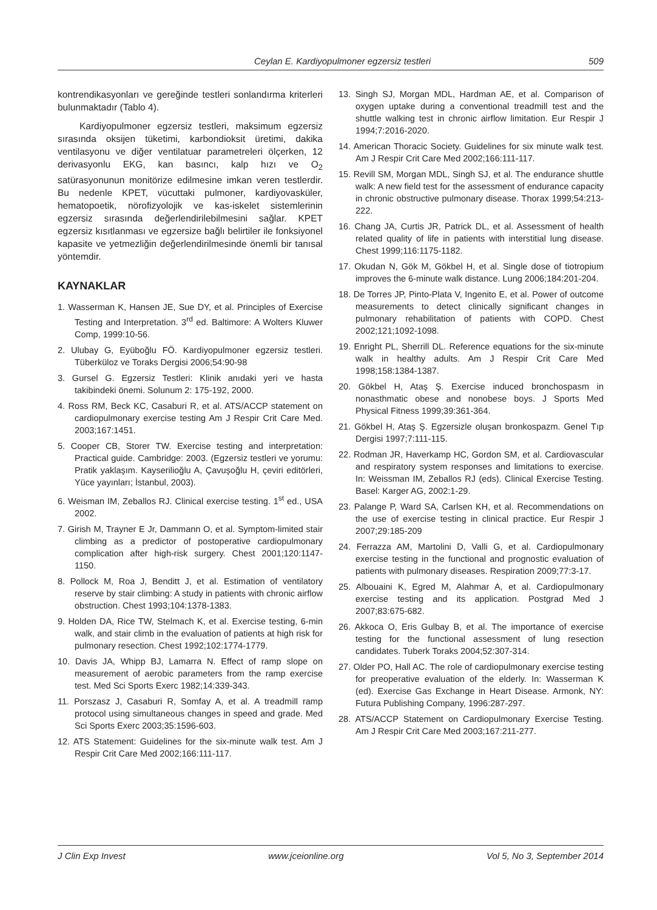Ceylan E. Kardiyopulmoner egzersiz testleri 509
kontrendikasyonları ve gereğinde testleri sonlandırma kriterleri bulunmaktadır (Tablo 4).
Kardiyopulmoner egzersiz testleri, maksimum egzersiz sırasında oksijen tüketimi, karbondioksit üretimi, dakika ventilasyonu ve diğer ventilatuar parametreleri ölçerken, 12 derivasyonlu EKG, kan basıncı, kalp hızı ve O<sub>2</sub> satürasyonunun monitörize edilmesine imkan veren testlerdir. Bu nedenle KPET, vücuttaki pulmoner, kardiyovasküler, hematopoetik, nörofizyolojik ve kas-iskelet sistemlerinin egzersiz sırasında değerlendirilebilmesini sağlar. KPET egzersiz kısıtlanması ve egzersize bağlı belirtiler ile fonksiyonel kapasite ve yetmezliğin değerlendirilmesinde önemli bir tanısal yöntemdir.
KAYNAKLAR
1. Wasserman K, Hansen JE, Sue DY, et al. Principles of Exercise Testing and Interpretation. 3<sup>rd</sup> ed. Baltimore: A Wolters Kluwer Comp, 1999:10-56.
2. Ulubay G, Eyüboğlu FÖ. Kardiyopulmoner egzersiz testleri. Tüberküloz ve Toraks Dergisi 2006;54:90-98
3. Gursel G. Egzersiz Testleri: Klinik anıdaki yeri ve hasta takibindeki önemi. Solunum 2: 175-192, 2000.
4. Ross RM, Beck KC, Casaburi R, et al. ATS/ACCP statement on cardiopulmonary exercise testing Am J Respir Crit Care Med. 2003;167:1451.
5. Cooper CB, Storer TW. Exercise testing and interpretation: Practical guide. Cambridge: 2003. (Egzersiz testleri ve yorumu: Pratik yaklaşım. Kayserilioğlu A, Çavuşoğlu H, çeviri editörleri, Yüce yayınları; İstanbul, 2003).
6. Weisman IM, Zeballos RJ. Clinical exercise testing. 1<sup>st</sup> ed., USA 2002.
7. Girish M, Trayner E Jr, Dammann O, et al. Symptom-limited stair climbing as a predictor of postoperative cardiopulmonary complication after high-risk surgery. Chest 2001;120:1147-1150.
8. Pollock M, Roa J, Benditt J, et al. Estimation of ventilatory reserve by stair climbing: A study in patients with chronic airflow obstruction. Chest 1993;104:1378-1383.
9. Holden DA, Rice TW, Stelmach K, et al. Exercise testing, 6-min walk, and stair climb in the evaluation of patients at high risk for pulmonary resection. Chest 1992;102:1774-1779.
10. Davis JA, Whipp BJ, Lamarra N. Effect of ramp slope on measurement of aerobic parameters from the ramp exercise test. Med Sci Sports Exerc 1982;14:339-343.
11. Porszasz J, Casaburi R, Somfay A, et al. A treadmill ramp protocol using simultaneous changes in speed and grade. Med Sci Sports Exerc 2003;35:1596-603.
12. ATS Statement: Guidelines for the six-minute walk test. Am J Respir Crit Care Med 2002;166:111-117.
13. Singh SJ, Morgan MDL, Hardman AE, et al. Comparison of oxygen uptake during a conventional treadmill test and the shuttle walking test in chronic airflow limitation. Eur Respir J 1994;7:2016-2020.
14. American Thoracic Society. Guidelines for six minute walk test. Am J Respir Crit Care Med 2002;166:111-117.
15. Revill SM, Morgan MDL, Singh SJ, et al. The endurance shuttle walk: A new field test for the assessment of endurance capacity in chronic obstructive pulmonary disease. Thorax 1999;54:213-222.
16. Chang JA, Curtis JR, Patrick DL, et al. Assessment of health related quality of life in patients with interstitial lung disease. Chest 1999;116:1175-1182.
17. Okudan N, Gök M, Gökbel H, et al. Single dose of tiotropium improves the 6-minute walk distance. Lung 2006;184:201-204.
18. De Torres JP, Pinto-Plata V, Ingenito E, et al. Power of outcome measurements to detect clinically significant changes in pulmonary rehabilitation of patients with COPD. Chest 2002;121;1092-1098.
19. Enright PL, Sherrill DL. Reference equations for the six-minute walk in healthy adults. Am J Respir Crit Care Med 1998;158:1384-1387.
20. Gökbel H, Ataş Ş. Exercise induced bronchospasm in nonasthmatic obese and nonobese boys. J Sports Med Physical Fitness 1999;39:361-364.
21. Gökbel H, Ataş Ş. Egzersizle oluşan bronkospazm. Genel Tıp Dergisi 1997;7:111-115.
22. Rodman JR, Haverkamp HC, Gordon SM, et al. Cardiovascular and respiratory system responses and limitations to exercise. In: Weissman IM, Zeballos RJ (eds). Clinical Exercise Testing. Basel: Karger AG, 2002:1-29.
23. Palange P, Ward SA, Carlsen KH, et al. Recommendations on the use of exercise testing in clinical practice. Eur Respir J 2007;29:185-209
24. Ferrazza AM, Martolini D, Valli G, et al. Cardiopulmonary exercise testing in the functional and prognostic evaluation of patients with pulmonary diseases. Respiration 2009;77:3-17.
25. Albouaini K, Egred M, Alahmar A, et al. Cardiopulmonary exercise testing and its application. Postgrad Med J 2007;83:675-682.
26. Akkoca O, Eris Gulbay B, et al. The importance of exercise testing for the functional assessment of lung resection candidates. Tuberk Toraks 2004;52:307-314.
27. Older PO, Hall AC. The role of cardiopulmonary exercise testing for preoperative evaluation of the elderly. In: Wasserman K (ed). Exercise Gas Exchange in Heart Disease. Armonk, NY: Futura Publishing Company, 1996:287-297.
28. ATS/ACCP Statement on Cardiopulmonary Exercise Testing. Am J Respir Crit Care Med 2003;167:211-277.
J Clin Exp Invest www.jceionline.org Vol 5, No 3, September 2014